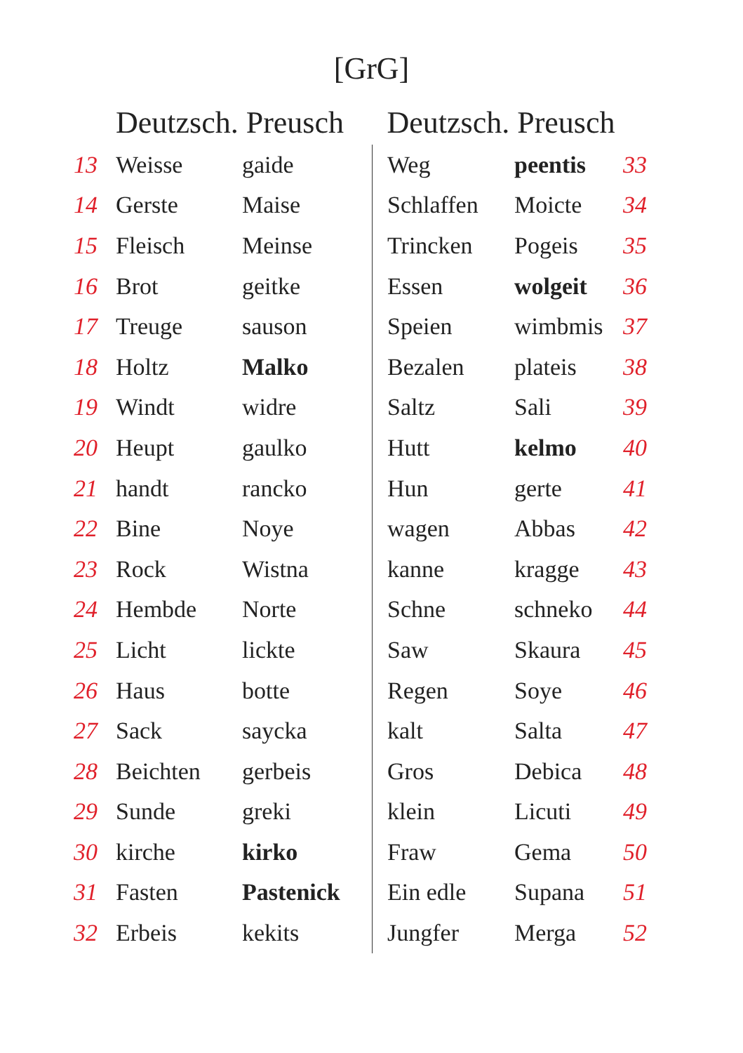[GrG]
| | Deutzsch. Preusch | | Deutzsch. Preusch | | |
| --- | --- | --- | --- | --- | --- |
| 13 | Weisse | gaide | Weg | peentis | 33 |
| 14 | Gerste | Maise | Schlaffen | Moicte | 34 |
| 15 | Fleisch | Meinse | Trincken | Pogeis | 35 |
| 16 | Brot | geitke | Essen | wolgeit | 36 |
| 17 | Treuge | sauson | Speien | wimbmis | 37 |
| 18 | Holtz | Malko | Bezalen | plateis | 38 |
| 19 | Windt | widre | Saltz | Sali | 39 |
| 20 | Heupt | gaulko | Hutt | kelmo | 40 |
| 21 | handt | rancko | Hun | gerte | 41 |
| 22 | Bine | Noye | wagen | Abbas | 42 |
| 23 | Rock | Wistna | kanne | kragge | 43 |
| 24 | Hembde | Norte | Schne | schneko | 44 |
| 25 | Licht | lickte | Saw | Skaura | 45 |
| 26 | Haus | botte | Regen | Soye | 46 |
| 27 | Sack | saycka | kalt | Salta | 47 |
| 28 | Beichten | gerbeis | Gros | Debica | 48 |
| 29 | Sunde | greki | klein | Licuti | 49 |
| 30 | kirche | kirko | Fraw | Gema | 50 |
| 31 | Fasten | Pastenick | Ein edle | Supana | 51 |
| 32 | Erbeis | kekits | Jungfer | Merga | 52 |